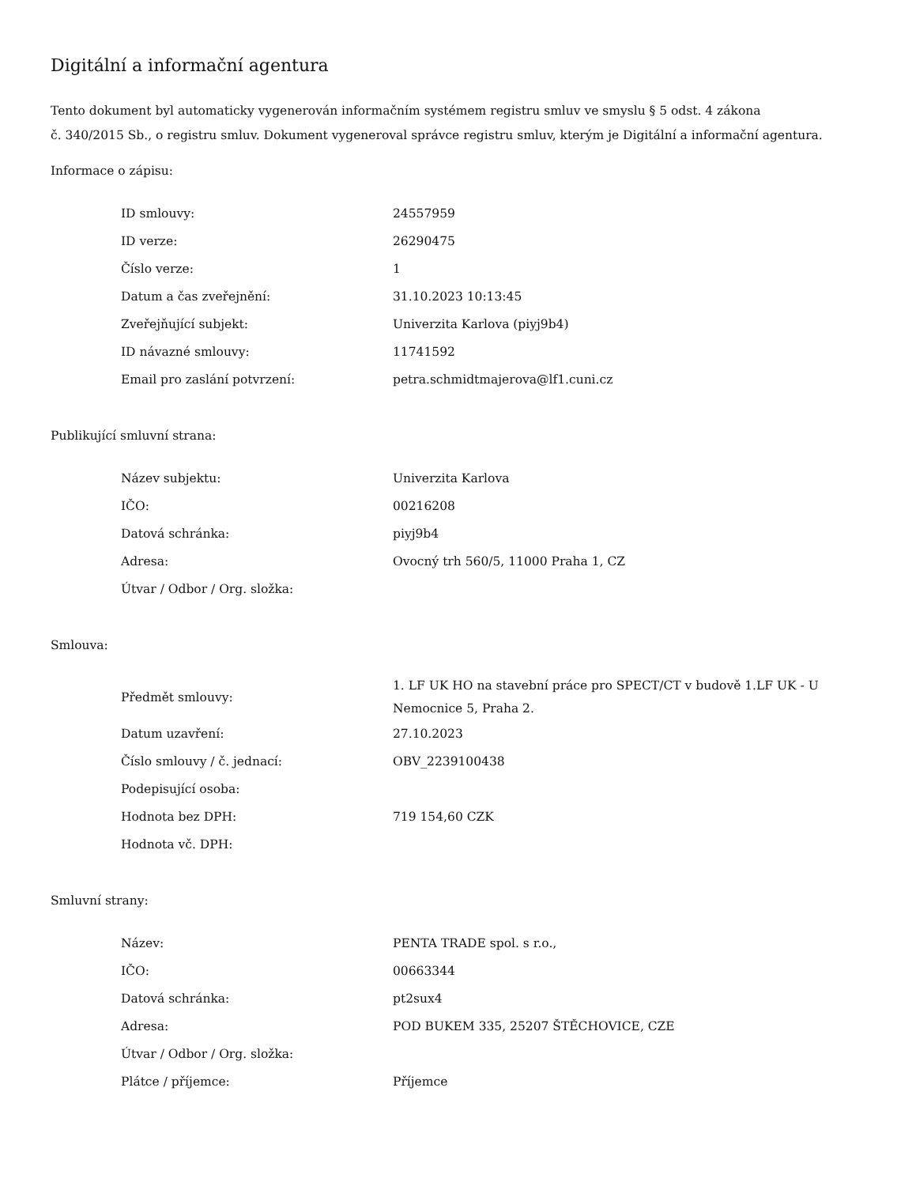Digitální a informační agentura
Tento dokument byl automaticky vygenerován informačním systémem registru smluv ve smyslu § 5 odst. 4 zákona
č. 340/2015 Sb., o registru smluv. Dokument vygeneroval správce registru smluv, kterým je Digitální a informační agentura.
Informace o zápisu:
| ID smlouvy: | 24557959 |
| ID verze: | 26290475 |
| Číslo verze: | 1 |
| Datum a čas zveřejnění: | 31.10.2023 10:13:45 |
| Zveřejňující subjekt: | Univerzita Karlova (piyj9b4) |
| ID návazné smlouvy: | 11741592 |
| Email pro zaslání potvrzení: | petra.schmidtmajerova@lf1.cuni.cz |
Publikující smluvní strana:
| Název subjektu: | Univerzita Karlova |
| IČO: | 00216208 |
| Datová schránka: | piyj9b4 |
| Adresa: | Ovocný trh 560/5, 11000 Praha 1, CZ |
| Útvar / Odbor / Org. složka: | |
Smlouva:
| Předmět smlouvy: | 1. LF UK HO na stavební práce pro SPECT/CT v budově 1.LF UK - U Nemocnice 5, Praha 2. |
| Datum uzavření: | 27.10.2023 |
| Číslo smlouvy / č. jednací: | OBV_2239100438 |
| Podepisující osoba: | |
| Hodnota bez DPH: | 719 154,60 CZK |
| Hodnota vč. DPH: | |
Smluvní strany:
| Název: | PENTA TRADE spol. s r.o., |
| IČO: | 00663344 |
| Datová schránka: | pt2sux4 |
| Adresa: | POD BUKEM 335, 25207 ŠTĚCHOVICE, CZE |
| Útvar / Odbor / Org. složka: | |
| Plátce / příjemce: | Příjemce |